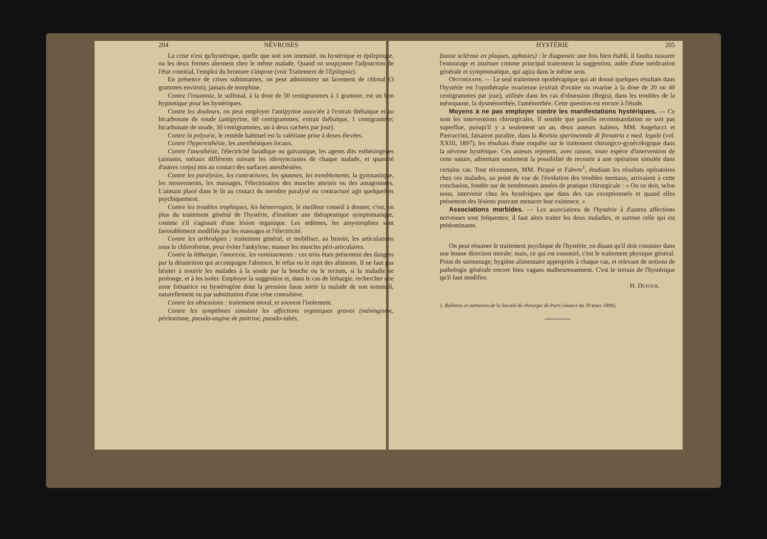204 NÉVROSES
La crise n'est qu'hystérique, quelle que soit son intensité, ou hystérique et épileptique, ou les deux formes alternent chez le même malade. Quand on soupçonne l'adjonction de l'état comitial, l'emploi du bromure s'impose (voir Traitement de l'Epilepsie).
En présence de crises subintrantes, on peut administrer un lavement de chloral (3 grammes environ), jamais de morphine.
Contre l'insomnie, le sulfonal, à la dose de 50 centigrammes à 1 gramme, est un bon hypnotique pour les hystériques.
Contre les douleurs, on peut employer l'antipyrine associée à l'extrait thébaïque et au bicarbonate de soude (antipyrine, 60 centigrammes; extrait thébaïque, 1 centigramme; bicarbonate de soude, 30 centigrammes, un à deux cachets par jour).
Contre la polyurie, le remède habituel est la valériane prise à doses élevées.
Contre l'hyperesthésie, les anesthésiques locaux.
Contre l'anesthésie, l'électricité faradique ou galvanique, les agents dits esthésiogènes (aimants, métaux différents suivant les idiosyncrasies de chaque malade, et quantité d'autres corps) mis au contact des surfaces anesthésiées.
Contre les paralysies, les contractures, les spasmes, les tremblements, la gymnastique, les mouvements, les massages, l'électrisation des muscles atteints ou des antagonistes. L'aimant placé dans le lit au contact du membre paralysé ou contracturé agit quelquefois psychiquement.
Contre les troubles trophiques, les hémorragies, le meilleur conseil à donner, c'est, en plus du traitement général de l'hystérie, d'instituer une thérapeutique symptomatique, comme s'il s'agissait d'une lésion organique. Les œdèmes, les amyotrophies sont favorablement modifiés par les massages et l'électricité.
Contre les arthralgies : traitement général, et mobiliser, au besoin, les articulations sous le chloroforme, pour éviter l'ankylose; masser les muscles péri-articulaires.
Contre la léthargie, l'anorexie, les vomissements : ces trois états présentent des dangers par la dénutrition qui accompagne l'absence, le refus ou le rejet des aliments. Il ne faut pas hésiter à nourrir les malades à la sonde par la bouche ou le rectum, si la maladie se prolonge, et à les isoler. Employer la suggestion et, dans le cas de léthargie, rechercher une zone frénatrice ou hystérogène dont la pression fasse sortir la malade de son sommeil, naturellement ou par substitution d'une crise convulsive.
Contre les obsessions : traitement moral, et souvent l'isolement.
Contre les symptômes simulant les affections organiques graves (méningisme, péritonisme, pseudo-angine de poitrine, pseudo-tabès,
HYSTÉRIE 205
fausse sclérose en plaques, aphasies) : le diagnostic une fois bien établi, il faudra rassurer l'entourage et instituer comme principal traitement la suggestion, aidée d'une médication générale et symptomatique, qui agira dans le même sens.
Opothérapie. — Le seul traitement opothérapique qui ait donné quelques résultats dans l'hystérie est l'opothérapie ovarienne (extrait d'ovaire ou ovarine à la dose de 20 ou 40 centigrammes par jour), utilisée dans les cas d'obsession (Regis), dans les troubles de la ménopause, la dysménorrhée, l'aménorrhée. Cette question est encore à l'étude.
Moyens à ne pas employer contre les manifestations hystériques. — Ce sont les interventions chirurgicales. Il semble que pareille recommandation ne soit pas superflue, puisqu'il y a seulement un an, deux auteurs italiens, MM. Angelucci et Pierraccini, faisaient paraître, dans la Revista sperimentale di frenatria e med. legale (vol. XXIII, 1897), les résultats d'une enquête sur le traitement chirurgico-gynécologique dans la névrose hystérique. Ces auteurs rejettent, avec raison, toute espèce d'intervention de cette nature, admettant seulement la possibilité de recourir à une opération simulée dans certains cas. Tout récemment, MM. Picqué et Fabvre<sup>1</sup>, étudiant les résultats opératoires chez ces malades, au point de vue de l'évolution des troubles mentaux, arrivaient à cette conclusion, fondée sur de nombreuses années de pratique chirurgicale : « On ne doit, selon nous, intervenir chez les hystériques que dans des cas exceptionnels et quand elles présentent des lésions pouvant menacer leur existence. »
Associations morbides. — Les associations de l'hystérie à d'autres affections nerveuses sont fréquentes; il faut alors traiter les deux maladies, et surtout celle qui est prédominante.
On peut résumer le traitement psychique de l'hystérie, en disant qu'il doit consister dans une bonne direction morale; mais, ce qui est essentiel, c'est le traitement physique général. Point de surmenage; hygiène alimentaire appropriée à chaque cas, et relevant de notions de pathologie générale encore bien vagues malheureusement. C'est le terrain de l'hystérique qu'il faut modifier.
H. Dufour.
1. Bulletins et mémoires de la Société de chirurgie de Paris (séance du 29 mars 1899).